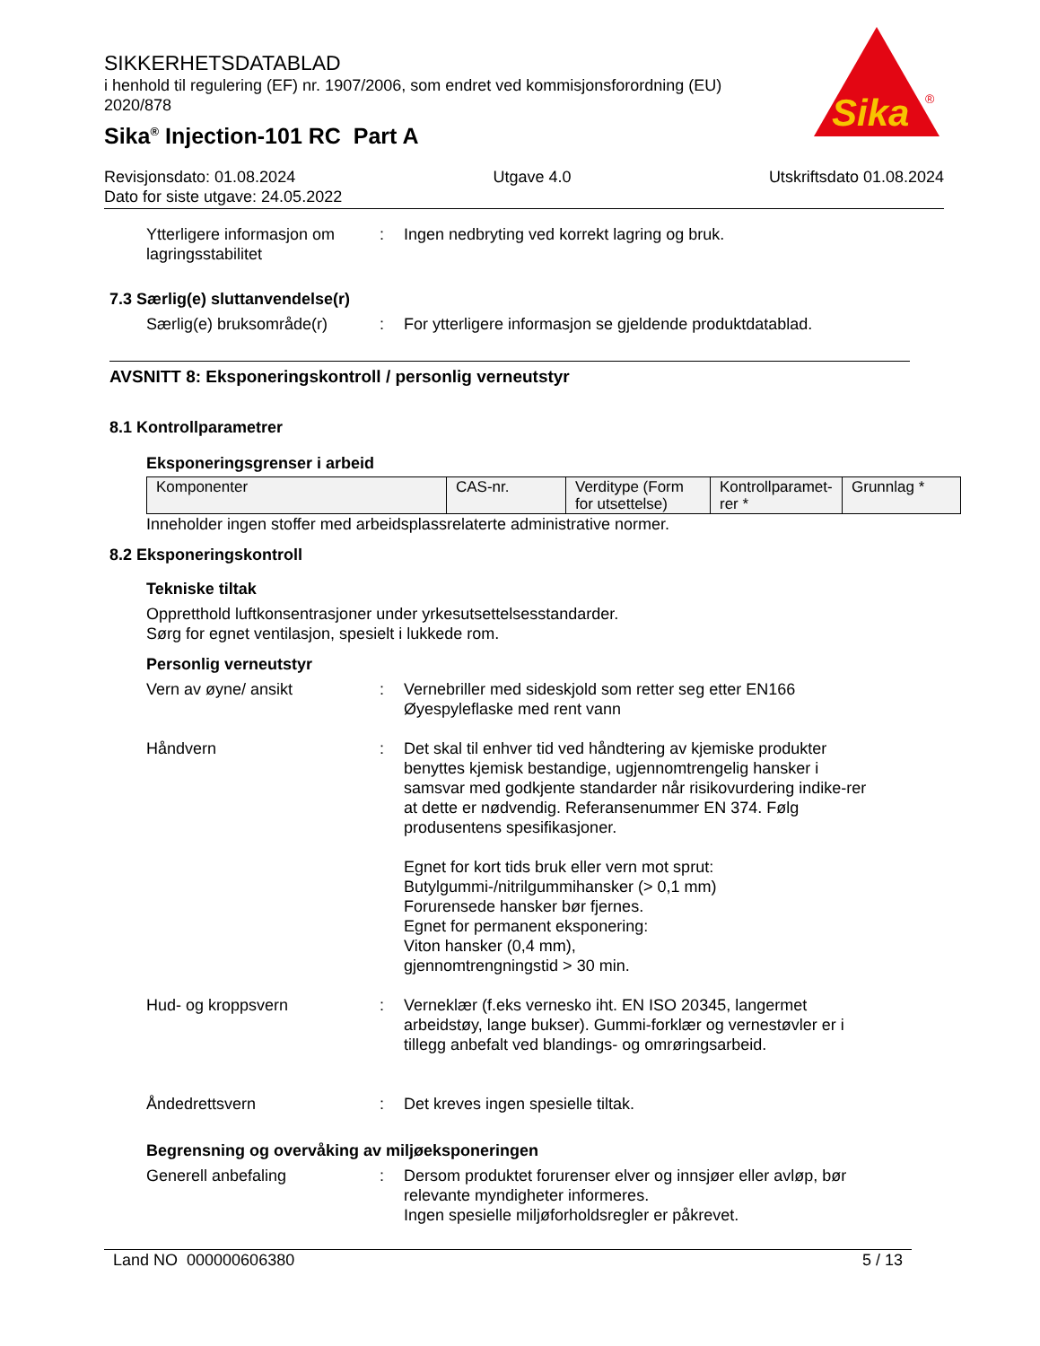SIKKERHETSDATABLAD
i henhold til regulering (EF) nr. 1907/2006, som endret ved kommisjonsforordning (EU) 2020/878
Sika<sup>®</sup> Injection-101 RC Part A
Sika
®
Revisjonsdato: 01.08.2024 Utgave 4.0 Utskriftsdato 01.08.2024
Dato for siste utgave: 24.05.2022
Ytterligere informasjon om lagringsstabilitet
: Ingen nedbryting ved korrekt lagring og bruk.
7.3 Særlig(e) sluttanvendelse(r)
Særlig(e) bruksområde(r) : For ytterligere informasjon se gjeldende produktdatablad.
AVSNITT 8: Eksponeringskontroll / personlig verneutstyr
8.1 Kontrollparametrer
Eksponeringsgrenser i arbeid
| Komponenter | CAS-nr. | Verditype (Form for utsettelse) | Kontrollparamet-rer * | Grunnlag * |
Inneholder ingen stoffer med arbeidsplassrelaterte administrative normer.
8.2 Eksponeringskontroll
Tekniske tiltak
Oppretthold luftkonsentrasjoner under yrkesutsettelsesstandarder.
Sørg for egnet ventilasjon, spesielt i lukkede rom.
Personlig verneutstyr
Vern av øyne/ ansikt : Vernebriller med sideskjold som retter seg etter EN166
Øyespyleflaske med rent vann
Håndvern : Det skal til enhver tid ved håndtering av kjemiske produkter benyttes kjemisk bestandige, ugjennomtrengelig hansker i samsvar med godkjente standarder når risikovurdering indike-rer at dette er nødvendig. Referansenummer EN 374. Følg produsentens spesifikasjoner.
Egnet for kort tids bruk eller vern mot sprut:
Butylgummi-/nitrilgummihansker (> 0,1 mm)
Forurensede hansker bør fjernes.
Egnet for permanent eksponering:
Viton hansker (0,4 mm),
gjennomtrengningstid > 30 min.
Hud- og kroppsvern : Verneklær (f.eks vernesko iht. EN ISO 20345, langermet arbeidstøy, lange bukser). Gummi-forklær og vernestøvler er i tillegg anbefalt ved blandings- og omrøringsarbeid.
Åndedrettsvern : Det kreves ingen spesielle tiltak.
Begrensning og overvåking av miljøeksponeringen
Generell anbefaling : Dersom produktet forurenser elver og innsjøer eller avløp, bør relevante myndigheter informeres.
Ingen spesielle miljøforholdsregler er påkrevet.
Land NO 000000606380 5 / 13